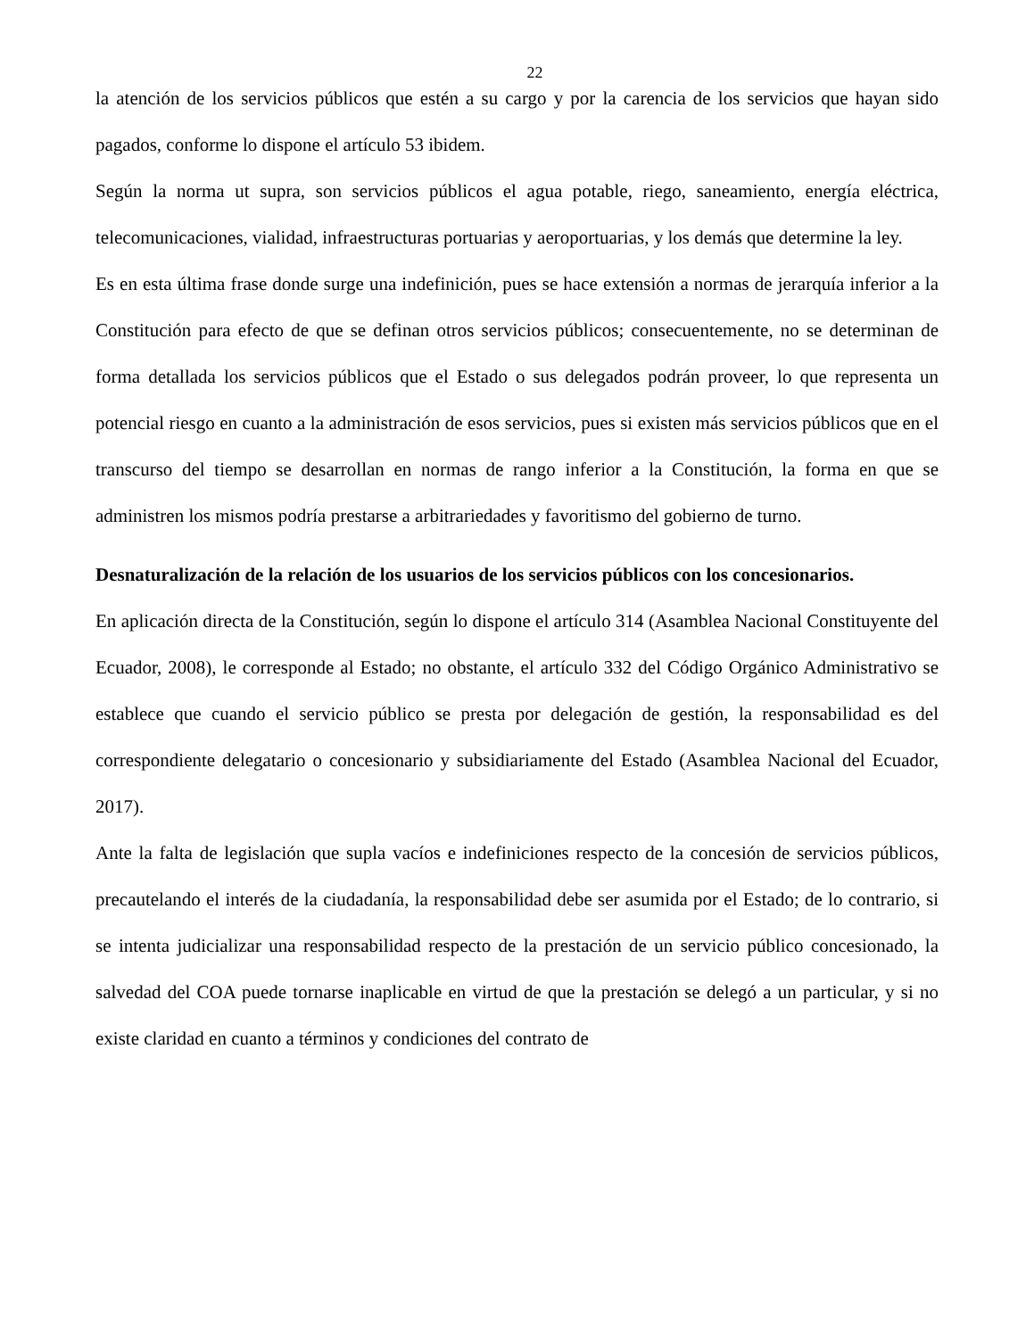22
la atención de los servicios públicos que estén a su cargo y por la carencia de los servicios que hayan sido pagados, conforme lo dispone el artículo 53 ibidem.
Según la norma ut supra, son servicios públicos el agua potable, riego, saneamiento, energía eléctrica, telecomunicaciones, vialidad, infraestructuras portuarias y aeroportuarias, y los demás que determine la ley.
Es en esta última frase donde surge una indefinición, pues se hace extensión a normas de jerarquía inferior a la Constitución para efecto de que se definan otros servicios públicos; consecuentemente, no se determinan de forma detallada los servicios públicos que el Estado o sus delegados podrán proveer, lo que representa un potencial riesgo en cuanto a la administración de esos servicios, pues si existen más servicios públicos que en el transcurso del tiempo se desarrollan en normas de rango inferior a la Constitución, la forma en que se administren los mismos podría prestarse a arbitrariedades y favoritismo del gobierno de turno.
Desnaturalización de la relación de los usuarios de los servicios públicos con los concesionarios.
En aplicación directa de la Constitución, según lo dispone el artículo 314 (Asamblea Nacional Constituyente del Ecuador, 2008), le corresponde al Estado; no obstante, el artículo 332 del Código Orgánico Administrativo se establece que cuando el servicio público se presta por delegación de gestión, la responsabilidad es del correspondiente delegatario o concesionario y subsidiariamente del Estado (Asamblea Nacional del Ecuador, 2017).
Ante la falta de legislación que supla vacíos e indefiniciones respecto de la concesión de servicios públicos, precautelando el interés de la ciudadanía, la responsabilidad debe ser asumida por el Estado; de lo contrario, si se intenta judicializar una responsabilidad respecto de la prestación de un servicio público concesionado, la salvedad del COA puede tornarse inaplicable en virtud de que la prestación se delegó a un particular, y si no existe claridad en cuanto a términos y condiciones del contrato de